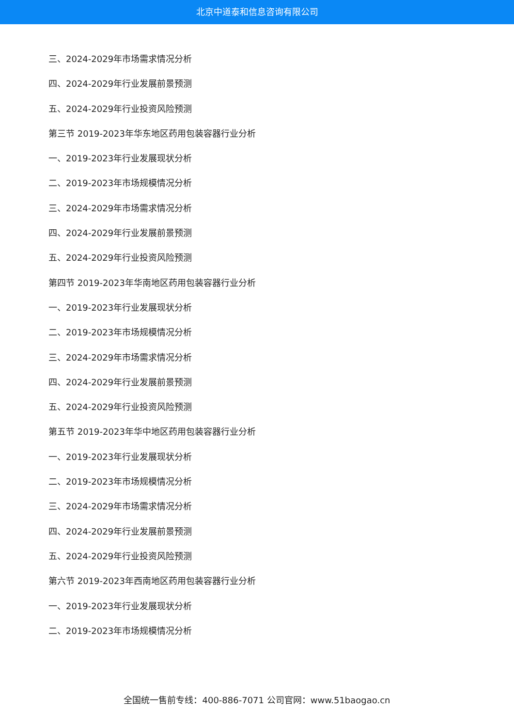北京中道泰和信息咨询有限公司
三、2024-2029年市场需求情况分析
四、2024-2029年行业发展前景预测
五、2024-2029年行业投资风险预测
第三节 2019-2023年华东地区药用包装容器行业分析
一、2019-2023年行业发展现状分析
二、2019-2023年市场规模情况分析
三、2024-2029年市场需求情况分析
四、2024-2029年行业发展前景预测
五、2024-2029年行业投资风险预测
第四节 2019-2023年华南地区药用包装容器行业分析
一、2019-2023年行业发展现状分析
二、2019-2023年市场规模情况分析
三、2024-2029年市场需求情况分析
四、2024-2029年行业发展前景预测
五、2024-2029年行业投资风险预测
第五节 2019-2023年华中地区药用包装容器行业分析
一、2019-2023年行业发展现状分析
二、2019-2023年市场规模情况分析
三、2024-2029年市场需求情况分析
四、2024-2029年行业发展前景预测
五、2024-2029年行业投资风险预测
第六节 2019-2023年西南地区药用包装容器行业分析
一、2019-2023年行业发展现状分析
二、2019-2023年市场规模情况分析
全国统一售前专线：400-886-7071 公司官网：www.51baogao.cn